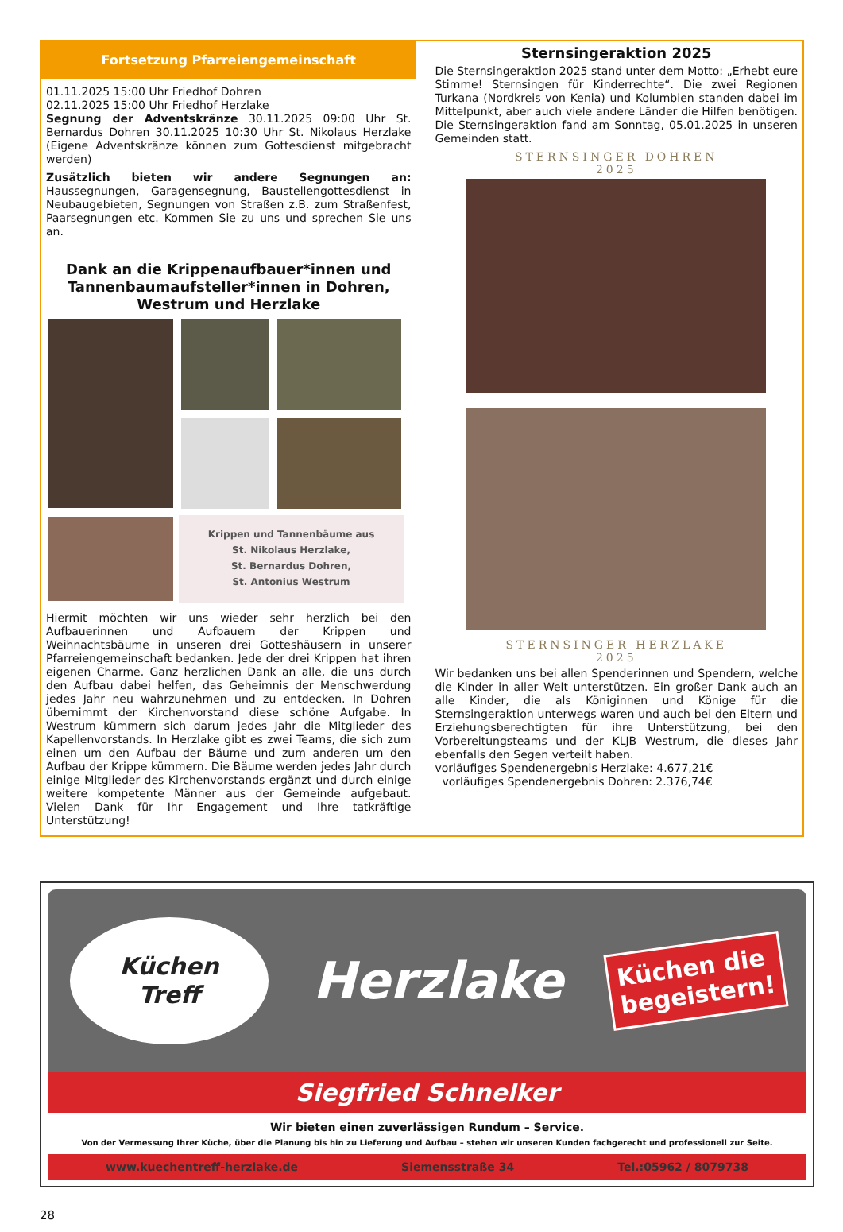Fortsetzung Pfarreiengemeinschaft
01.11.2025 15:00 Uhr Friedhof Dohren
02.11.2025 15:00 Uhr Friedhof Herzlake
Segnung der Adventskränze 30.11.2025 09:00 Uhr St. Bernardus Dohren 30.11.2025 10:30 Uhr St. Nikolaus Herzlake (Eigene Adventskränze können zum Gottesdienst mitgebracht werden)
Zusätzlich bieten wir andere Segnungen an: Haussegnungen, Garagensegnung, Baustellengottesdienst in Neubaugebieten, Segnungen von Straßen z.B. zum Straßenfest, Paarsegnungen etc. Kommen Sie zu uns und sprechen Sie uns an.
Dank an die Krippenaufbauer*innen und Tannenbaumaufsteller*innen in Dohren, Westrum und Herzlake
Krippen und Tannenbäume aus
St. Nikolaus Herzlake,
St. Bernardus Dohren,
St. Antonius Westrum
Hiermit möchten wir uns wieder sehr herzlich bei den Aufbauerinnen und Aufbauern der Krippen und Weihnachtsbäume in unseren drei Gotteshäusern in unserer Pfarreiengemeinschaft bedanken. Jede der drei Krippen hat ihren eigenen Charme. Ganz herzlichen Dank an alle, die uns durch den Aufbau dabei helfen, das Geheimnis der Menschwerdung jedes Jahr neu wahrzunehmen und zu entdecken. In Dohren übernimmt der Kirchenvorstand diese schöne Aufgabe. In Westrum kümmern sich darum jedes Jahr die Mitglieder des Kapellenvorstands. In Herzlake gibt es zwei Teams, die sich zum einen um den Aufbau der Bäume und zum anderen um den Aufbau der Krippe kümmern. Die Bäume werden jedes Jahr durch einige Mitglieder des Kirchenvorstands ergänzt und durch einige weitere kompetente Männer aus der Gemeinde aufgebaut. Vielen Dank für Ihr Engagement und Ihre tatkräftige Unterstützung!
Sternsingeraktion 2025
Die Sternsingeraktion 2025 stand unter dem Motto: „Erhebt eure Stimme! Sternsingen für Kinderrechte“. Die zwei Regionen Turkana (Nordkreis von Kenia) und Kolumbien standen dabei im Mittelpunkt, aber auch viele andere Länder die Hilfen benötigen. Die Sternsingeraktion fand am Sonntag, 05.01.2025 in unseren Gemeinden statt.
STERNSINGER DOHREN
2025
STERNSINGER HERZLAKE
2025
Wir bedanken uns bei allen Spenderinnen und Spendern, welche die Kinder in aller Welt unterstützen. Ein großer Dank auch an alle Kinder, die als Königinnen und Könige für die Sternsingeraktion unterwegs waren und auch bei den Eltern und Erziehungsberechtigten für ihre Unterstützung, bei den Vorbereitungsteams und der KLJB Westrum, die dieses Jahr ebenfalls den Segen verteilt haben.
vorläufiges Spendenergebnis Herzlake: 4.677,21€
vorläufiges Spendenergebnis Dohren: 2.376,74€
Küchen
Treff
Herzlake
Küchen die
begeistern!
Siegfried Schnelker
Wir bieten einen zuverlässigen Rundum – Service.
Von der Vermessung Ihrer Küche, über die Planung bis hin zu Lieferung und Aufbau – stehen wir unseren Kunden fachgerecht und professionell zur Seite.
www.kuechentreff-herzlake.de Siemensstraße 34 Tel.:05962 / 8079738
28